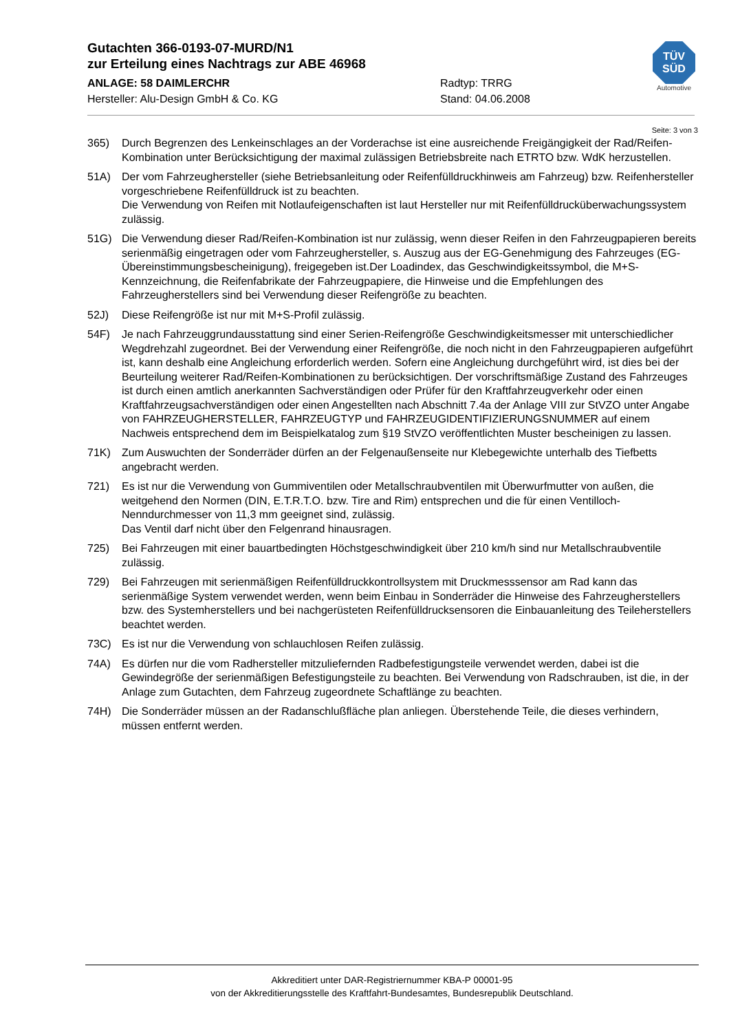Gutachten 366-0193-07-MURD/N1
zur Erteilung eines Nachtrags zur ABE 46968
ANLAGE: 58 DAIMLERCHR Radtyp: TRRG
Hersteller: Alu-Design GmbH & Co. KG Stand: 04.06.2008
TÜV
SÜD
Automotive
Seite: 3 von 3
365) Durch Begrenzen des Lenkeinschlages an der Vorderachse ist eine ausreichende Freigängigkeit der Rad/Reifen-Kombination unter Berücksichtigung der maximal zulässigen Betriebsbreite nach ETRTO bzw. WdK herzustellen.
51A) Der vom Fahrzeughersteller (siehe Betriebsanleitung oder Reifenfülldruckhinweis am Fahrzeug) bzw. Reifenhersteller vorgeschriebene Reifenfülldruck ist zu beachten.
Die Verwendung von Reifen mit Notlaufeigenschaften ist laut Hersteller nur mit Reifenfülldrucküberwachungssystem zulässig.
51G) Die Verwendung dieser Rad/Reifen-Kombination ist nur zulässig, wenn dieser Reifen in den Fahrzeugpapieren bereits serienmäßig eingetragen oder vom Fahrzeughersteller, s. Auszug aus der EG-Genehmigung des Fahrzeuges (EG-Übereinstimmungsbescheinigung), freigegeben ist.Der Loadindex, das Geschwindigkeitssymbol, die M+S-Kennzeichnung, die Reifenfabrikate der Fahrzeugpapiere, die Hinweise und die Empfehlungen des Fahrzeugherstellers sind bei Verwendung dieser Reifengröße zu beachten.
52J) Diese Reifengröße ist nur mit M+S-Profil zulässig.
54F) Je nach Fahrzeuggrundausstattung sind einer Serien-Reifengröße Geschwindigkeitsmesser mit unterschiedlicher Wegdrehzahl zugeordnet. Bei der Verwendung einer Reifengröße, die noch nicht in den Fahrzeugpapieren aufgeführt ist, kann deshalb eine Angleichung erforderlich werden. Sofern eine Angleichung durchgeführt wird, ist dies bei der Beurteilung weiterer Rad/Reifen-Kombinationen zu berücksichtigen. Der vorschriftsmäßige Zustand des Fahrzeuges ist durch einen amtlich anerkannten Sachverständigen oder Prüfer für den Kraftfahrzeugverkehr oder einen Kraftfahrzeugsachverständigen oder einen Angestellten nach Abschnitt 7.4a der Anlage VIII zur StVZO unter Angabe von FAHRZEUGHERSTELLER, FAHRZEUGTYP und FAHRZEUGIDENTIFIZIERUNGSNUMMER auf einem Nachweis entsprechend dem im Beispielkatalog zum §19 StVZO veröffentlichten Muster bescheinigen zu lassen.
71K) Zum Auswuchten der Sonderräder dürfen an der Felgenaußenseite nur Klebegewichte unterhalb des Tiefbetts angebracht werden.
721) Es ist nur die Verwendung von Gummiventilen oder Metallschraubventilen mit Überwurfmutter von außen, die weitgehend den Normen (DIN, E.T.R.T.O. bzw. Tire and Rim) entsprechen und die für einen Ventilloch-Nenndurchmesser von 11,3 mm geeignet sind, zulässig.
Das Ventil darf nicht über den Felgenrand hinausragen.
725) Bei Fahrzeugen mit einer bauartbedingten Höchstgeschwindigkeit über 210 km/h sind nur Metallschraubventile zulässig.
729) Bei Fahrzeugen mit serienmäßigen Reifenfülldruckkontrollsystem mit Druckmesssensor am Rad kann das serienmäßige System verwendet werden, wenn beim Einbau in Sonderräder die Hinweise des Fahrzeugherstellers bzw. des Systemherstellers und bei nachgerüsteten Reifenfülldrucksensoren die Einbauanleitung des Teileherstellers beachtet werden.
73C) Es ist nur die Verwendung von schlauchlosen Reifen zulässig.
74A) Es dürfen nur die vom Radhersteller mitzuliefernden Radbefestigungsteile verwendet werden, dabei ist die Gewindegröße der serienmäßigen Befestigungsteile zu beachten. Bei Verwendung von Radschrauben, ist die, in der Anlage zum Gutachten, dem Fahrzeug zugeordnete Schaftlänge zu beachten.
74H) Die Sonderräder müssen an der Radanschlußfläche plan anliegen. Überstehende Teile, die dieses verhindern, müssen entfernt werden.
Akkreditiert unter DAR-Registriernummer KBA-P 00001-95
von der Akkreditierungsstelle des Kraftfahrt-Bundesamtes, Bundesrepublik Deutschland.